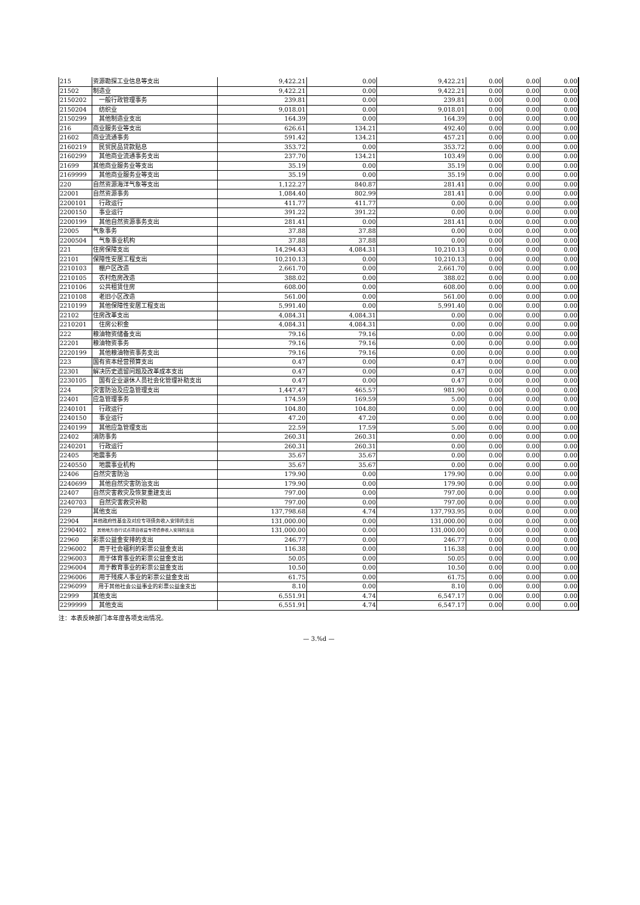| 215 | 资源勘探工业信息等支出 | 9,422.21 | 0.00 | 9,422.21 | 0.00 | 0.00 | 0.00 |
| 21502 | 制造业 | 9,422.21 | 0.00 | 9,422.21 | 0.00 | 0.00 | 0.00 |
| 2150202 | 一般行政管理事务 | 239.81 | 0.00 | 239.81 | 0.00 | 0.00 | 0.00 |
| 2150204 | 纺织业 | 9,018.01 | 0.00 | 9,018.01 | 0.00 | 0.00 | 0.00 |
| 2150299 | 其他制造业支出 | 164.39 | 0.00 | 164.39 | 0.00 | 0.00 | 0.00 |
| 216 | 商业服务业等支出 | 626.61 | 134.21 | 492.40 | 0.00 | 0.00 | 0.00 |
| 21602 | 商业流通事务 | 591.42 | 134.21 | 457.21 | 0.00 | 0.00 | 0.00 |
| 2160219 | 民贸民品贷款贴息 | 353.72 | 0.00 | 353.72 | 0.00 | 0.00 | 0.00 |
| 2160299 | 其他商业流通事务支出 | 237.70 | 134.21 | 103.49 | 0.00 | 0.00 | 0.00 |
| 21699 | 其他商业服务业等支出 | 35.19 | 0.00 | 35.19 | 0.00 | 0.00 | 0.00 |
| 2169999 | 其他商业服务业等支出 | 35.19 | 0.00 | 35.19 | 0.00 | 0.00 | 0.00 |
| 220 | 自然资源海洋气象等支出 | 1,122.27 | 840.87 | 281.41 | 0.00 | 0.00 | 0.00 |
| 22001 | 自然资源事务 | 1,084.40 | 802.99 | 281.41 | 0.00 | 0.00 | 0.00 |
| 2200101 | 行政运行 | 411.77 | 411.77 | 0.00 | 0.00 | 0.00 | 0.00 |
| 2200150 | 事业运行 | 391.22 | 391.22 | 0.00 | 0.00 | 0.00 | 0.00 |
| 2200199 | 其他自然资源事务支出 | 281.41 | 0.00 | 281.41 | 0.00 | 0.00 | 0.00 |
| 22005 | 气象事务 | 37.88 | 37.88 | 0.00 | 0.00 | 0.00 | 0.00 |
| 2200504 | 气象事业机构 | 37.88 | 37.88 | 0.00 | 0.00 | 0.00 | 0.00 |
| 221 | 住房保障支出 | 14,294.43 | 4,084.31 | 10,210.13 | 0.00 | 0.00 | 0.00 |
| 22101 | 保障性安居工程支出 | 10,210.13 | 0.00 | 10,210.13 | 0.00 | 0.00 | 0.00 |
| 2210103 | 棚户区改造 | 2,661.70 | 0.00 | 2,661.70 | 0.00 | 0.00 | 0.00 |
| 2210105 | 农村危房改造 | 388.02 | 0.00 | 388.02 | 0.00 | 0.00 | 0.00 |
| 2210106 | 公共租赁住房 | 608.00 | 0.00 | 608.00 | 0.00 | 0.00 | 0.00 |
| 2210108 | 老旧小区改造 | 561.00 | 0.00 | 561.00 | 0.00 | 0.00 | 0.00 |
| 2210199 | 其他保障性安居工程支出 | 5,991.40 | 0.00 | 5,991.40 | 0.00 | 0.00 | 0.00 |
| 22102 | 住房改革支出 | 4,084.31 | 4,084.31 | 0.00 | 0.00 | 0.00 | 0.00 |
| 2210201 | 住房公积金 | 4,084.31 | 4,084.31 | 0.00 | 0.00 | 0.00 | 0.00 |
| 222 | 粮油物资储备支出 | 79.16 | 79.16 | 0.00 | 0.00 | 0.00 | 0.00 |
| 22201 | 粮油物资事务 | 79.16 | 79.16 | 0.00 | 0.00 | 0.00 | 0.00 |
| 2220199 | 其他粮油物资事务支出 | 79.16 | 79.16 | 0.00 | 0.00 | 0.00 | 0.00 |
| 223 | 国有资本经营预算支出 | 0.47 | 0.00 | 0.47 | 0.00 | 0.00 | 0.00 |
| 22301 | 解决历史遗留问题及改革成本支出 | 0.47 | 0.00 | 0.47 | 0.00 | 0.00 | 0.00 |
| 2230105 | 国有企业退休人员社会化管理补助支出 | 0.47 | 0.00 | 0.47 | 0.00 | 0.00 | 0.00 |
| 224 | 灾害防治及应急管理支出 | 1,447.47 | 465.57 | 981.90 | 0.00 | 0.00 | 0.00 |
| 22401 | 应急管理事务 | 174.59 | 169.59 | 5.00 | 0.00 | 0.00 | 0.00 |
| 2240101 | 行政运行 | 104.80 | 104.80 | 0.00 | 0.00 | 0.00 | 0.00 |
| 2240150 | 事业运行 | 47.20 | 47.20 | 0.00 | 0.00 | 0.00 | 0.00 |
| 2240199 | 其他应急管理支出 | 22.59 | 17.59 | 5.00 | 0.00 | 0.00 | 0.00 |
| 22402 | 消防事务 | 260.31 | 260.31 | 0.00 | 0.00 | 0.00 | 0.00 |
| 2240201 | 行政运行 | 260.31 | 260.31 | 0.00 | 0.00 | 0.00 | 0.00 |
| 22405 | 地震事务 | 35.67 | 35.67 | 0.00 | 0.00 | 0.00 | 0.00 |
| 2240550 | 地震事业机构 | 35.67 | 35.67 | 0.00 | 0.00 | 0.00 | 0.00 |
| 22406 | 自然灾害防治 | 179.90 | 0.00 | 179.90 | 0.00 | 0.00 | 0.00 |
| 2240699 | 其他自然灾害防治支出 | 179.90 | 0.00 | 179.90 | 0.00 | 0.00 | 0.00 |
| 22407 | 自然灾害救灾及恢复重建支出 | 797.00 | 0.00 | 797.00 | 0.00 | 0.00 | 0.00 |
| 2240703 | 自然灾害救灾补助 | 797.00 | 0.00 | 797.00 | 0.00 | 0.00 | 0.00 |
| 229 | 其他支出 | 137,798.68 | 4.74 | 137,793.95 | 0.00 | 0.00 | 0.00 |
| 22904 | 其他政府性基金及对应专项债务收入安排的支出 | 131,000.00 | 0.00 | 131,000.00 | 0.00 | 0.00 | 0.00 |
| 2290402 | 其他地方自行试点项目收益专项债券收入安排的支出 | 131,000.00 | 0.00 | 131,000.00 | 0.00 | 0.00 | 0.00 |
| 22960 | 彩票公益金安排的支出 | 246.77 | 0.00 | 246.77 | 0.00 | 0.00 | 0.00 |
| 2296002 | 用于社会福利的彩票公益金支出 | 116.38 | 0.00 | 116.38 | 0.00 | 0.00 | 0.00 |
| 2296003 | 用于体育事业的彩票公益金支出 | 50.05 | 0.00 | 50.05 | 0.00 | 0.00 | 0.00 |
| 2296004 | 用于教育事业的彩票公益金支出 | 10.50 | 0.00 | 10.50 | 0.00 | 0.00 | 0.00 |
| 2296006 | 用于残疾人事业的彩票公益金支出 | 61.75 | 0.00 | 61.75 | 0.00 | 0.00 | 0.00 |
| 2296099 | 用于其他社会公益事业的彩票公益金支出 | 8.10 | 0.00 | 8.10 | 0.00 | 0.00 | 0.00 |
| 22999 | 其他支出 | 6,551.91 | 4.74 | 6,547.17 | 0.00 | 0.00 | 0.00 |
| 2299999 | 其他支出 | 6,551.91 | 4.74 | 6,547.17 | 0.00 | 0.00 | 0.00 |
注：本表反映部门本年度各项支出情况。
— 3.%d —